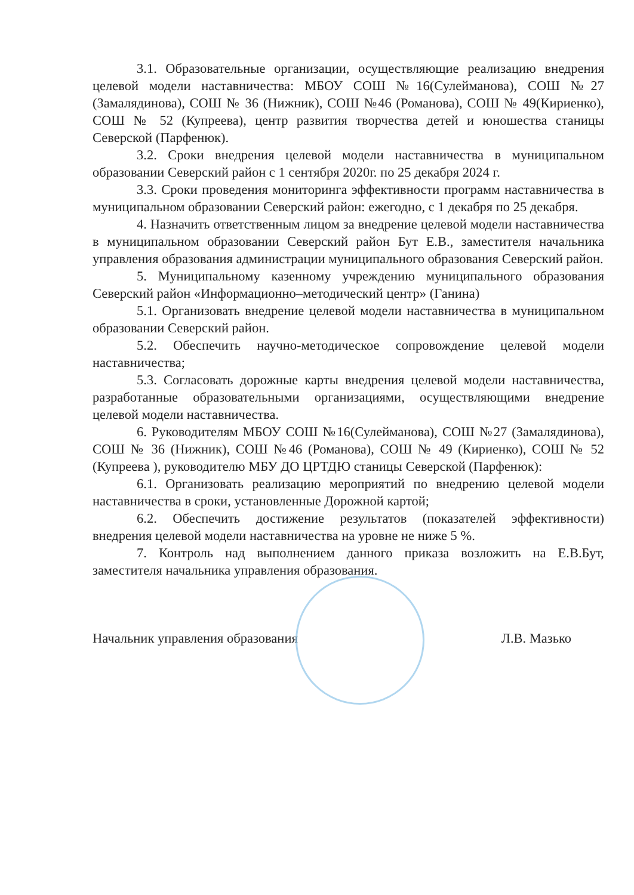3.1. Образовательные организации, осуществляющие реализацию внедрения целевой модели наставничества: МБОУ СОШ №16(Сулейманова), СОШ №27 (Замалядинова), СОШ № 36 (Нижник), СОШ №46 (Романова), СОШ № 49(Кириенко), СОШ № 52 (Купреева), центр развития творчества детей и юношества станицы Северской (Парфенюк).
3.2. Сроки внедрения целевой модели наставничества в муниципальном образовании Северский район с 1 сентября 2020г. по 25 декабря 2024 г.
3.3. Сроки проведения мониторинга эффективности программ наставничества в муниципальном образовании Северский район: ежегодно, с 1 декабря по 25 декабря.
4. Назначить ответственным лицом за внедрение целевой модели наставничества в муниципальном образовании Северский район Бут Е.В., заместителя начальника управления образования администрации муниципального образования Северский район.
5. Муниципальному казенному учреждению муниципального образования Северский район «Информационно–методический центр» (Ганина)
5.1. Организовать внедрение целевой модели наставничества в муниципальном образовании Северский район.
5.2. Обеспечить научно-методическое сопровождение целевой модели наставничества;
5.3. Согласовать дорожные карты внедрения целевой модели наставничества, разработанные образовательными организациями, осуществляющими внедрение целевой модели наставничества.
6. Руководителям МБОУ СОШ №16(Сулейманова), СОШ №27 (Замалядинова), СОШ № 36 (Нижник), СОШ №46 (Романова), СОШ № 49 (Кириенко), СОШ № 52 (Купреева ), руководителю МБУ ДО ЦРТДЮ станицы Северской (Парфенюк):
6.1. Организовать реализацию мероприятий по внедрению целевой модели наставничества в сроки, установленные Дорожной картой;
6.2. Обеспечить достижение результатов (показателей эффективности) внедрения целевой модели наставничества на уровне не ниже 5 %.
7. Контроль над выполнением данного приказа возложить на Е.В.Бут, заместителя начальника управления образования.
Начальник управления образования Л.В. Мазько